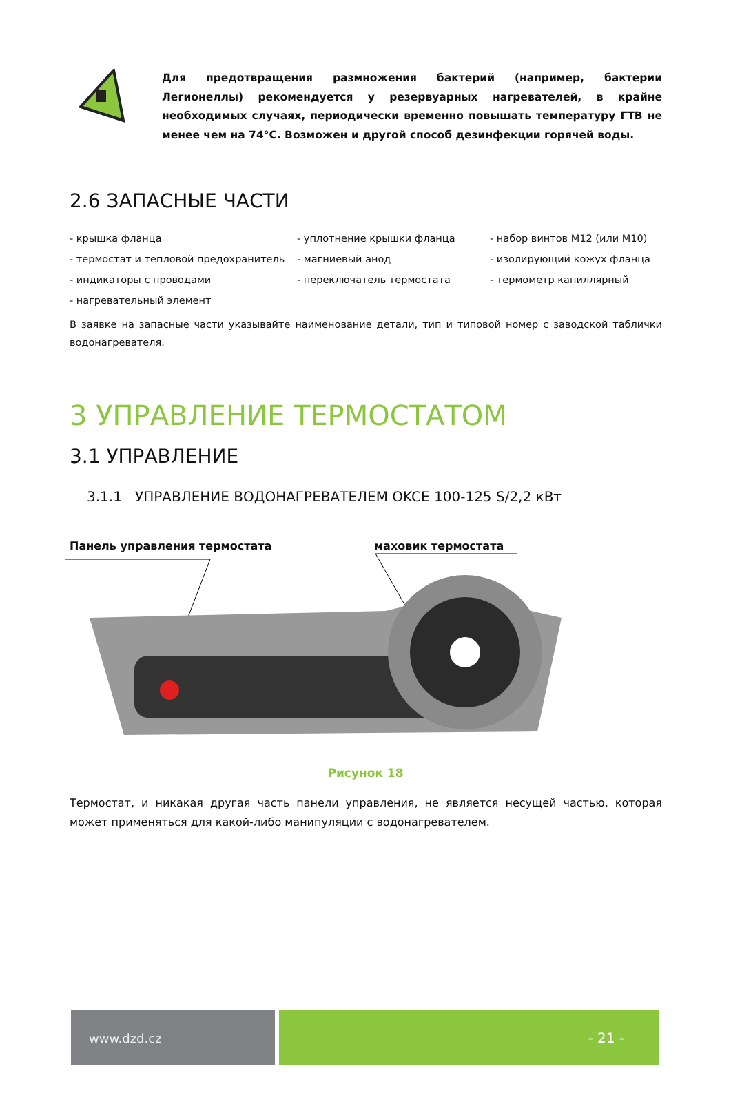Для предотвращения размножения бактерий (например, бактерии Легионеллы) рекомендуется у резервуарных нагревателей, в крайне необходимых случаях, периодически временно повышать температуру ГТВ не менее чем на 74°C. Возможен и другой способ дезинфекции горячей воды.
2.6 ЗАПАСНЫЕ ЧАСТИ
- крышка фланца
- уплотнение крышки фланца
- набор винтов M12 (или M10)
- термостат и тепловой предохранитель
- магниевый анод
- изолирующий кожух фланца
- индикаторы с проводами
- переключатель термостата
- термометр капиллярный
- нагревательный элемент
В заявке на запасные части указывайте наименование детали, тип и типовой номер с заводской таблички водонагревателя.
3 УПРАВЛЕНИЕ ТЕРМОСТАТОМ
3.1 УПРАВЛЕНИЕ
3.1.1 УПРАВЛЕНИЕ ВОДОНАГРЕВАТЕЛЕМ OKCE 100-125 S/2,2 кВт
Панель управления термостата маховик термостата
Рисунок 18
Термостат, и никакая другая часть панели управления, не является несущей частью, которая может применяться для какой-либо манипуляции с водонагревателем.
www.dzd.cz - 21 -